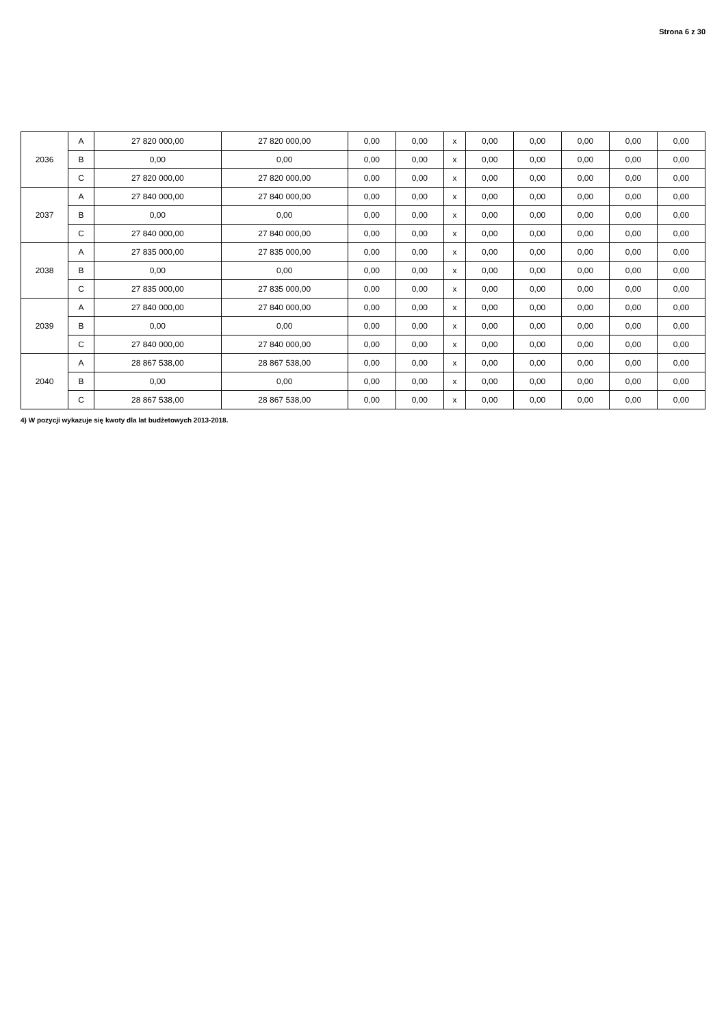Strona 6 z 30
| 2036 | A | 27 820 000,00 | 27 820 000,00 | 0,00 | 0,00 | x | 0,00 | 0,00 | 0,00 | 0,00 | 0,00 |
| | B | 0,00 | 0,00 | 0,00 | 0,00 | x | 0,00 | 0,00 | 0,00 | 0,00 | 0,00 |
| | C | 27 820 000,00 | 27 820 000,00 | 0,00 | 0,00 | x | 0,00 | 0,00 | 0,00 | 0,00 | 0,00 |
| 2037 | A | 27 840 000,00 | 27 840 000,00 | 0,00 | 0,00 | x | 0,00 | 0,00 | 0,00 | 0,00 | 0,00 |
| | B | 0,00 | 0,00 | 0,00 | 0,00 | x | 0,00 | 0,00 | 0,00 | 0,00 | 0,00 |
| | C | 27 840 000,00 | 27 840 000,00 | 0,00 | 0,00 | x | 0,00 | 0,00 | 0,00 | 0,00 | 0,00 |
| 2038 | A | 27 835 000,00 | 27 835 000,00 | 0,00 | 0,00 | x | 0,00 | 0,00 | 0,00 | 0,00 | 0,00 |
| | B | 0,00 | 0,00 | 0,00 | 0,00 | x | 0,00 | 0,00 | 0,00 | 0,00 | 0,00 |
| | C | 27 835 000,00 | 27 835 000,00 | 0,00 | 0,00 | x | 0,00 | 0,00 | 0,00 | 0,00 | 0,00 |
| 2039 | A | 27 840 000,00 | 27 840 000,00 | 0,00 | 0,00 | x | 0,00 | 0,00 | 0,00 | 0,00 | 0,00 |
| | B | 0,00 | 0,00 | 0,00 | 0,00 | x | 0,00 | 0,00 | 0,00 | 0,00 | 0,00 |
| | C | 27 840 000,00 | 27 840 000,00 | 0,00 | 0,00 | x | 0,00 | 0,00 | 0,00 | 0,00 | 0,00 |
| 2040 | A | 28 867 538,00 | 28 867 538,00 | 0,00 | 0,00 | x | 0,00 | 0,00 | 0,00 | 0,00 | 0,00 |
| | B | 0,00 | 0,00 | 0,00 | 0,00 | x | 0,00 | 0,00 | 0,00 | 0,00 | 0,00 |
| | C | 28 867 538,00 | 28 867 538,00 | 0,00 | 0,00 | x | 0,00 | 0,00 | 0,00 | 0,00 | 0,00 |
4) W pozycji wykazuje się kwoty dla lat budżetowych 2013-2018.